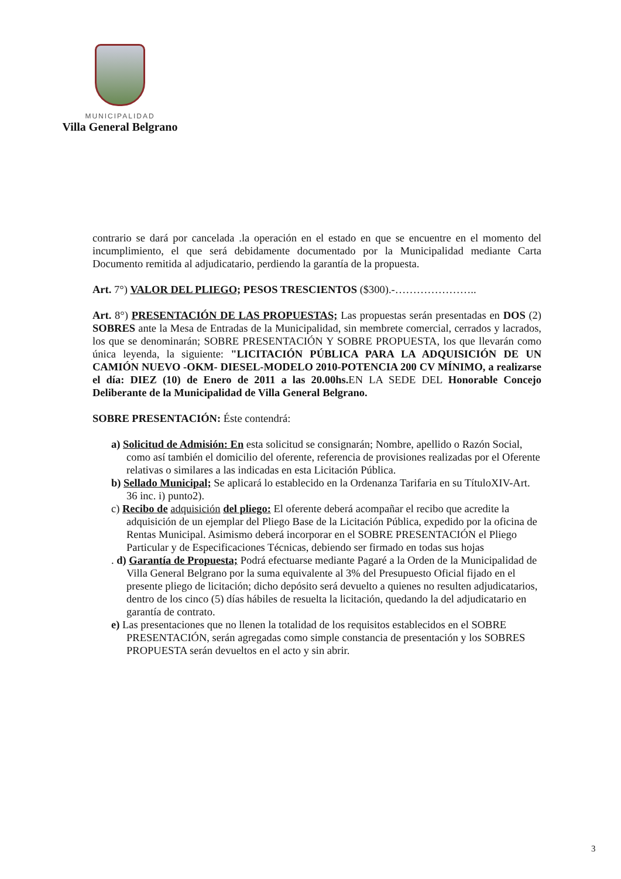MUNICIPALIDAD
Villa General Belgrano
contrario se dará por cancelada .la operación en el estado en que se encuentre en el momento del incumplimiento, el que será debidamente documentado por la Municipalidad mediante Carta Documento remitida al adjudicatario, perdiendo la garantía de la propuesta.
Art. 7°) VALOR DEL PLIEGO; PESOS TRESCIENTOS ($300).-…………………..
Art. 8°) PRESENTACIÓN DE LAS PROPUESTAS; Las propuestas serán presentadas en DOS (2) SOBRES ante la Mesa de Entradas de la Municipalidad, sin membrete comercial, cerrados y lacrados, los que se denominarán; SOBRE PRESENTACIÓN Y SOBRE PROPUESTA, los que llevarán como única leyenda, la siguiente: "LICITACIÓN PÚBLICA PARA LA ADQUISICIÓN DE UN CAMIÓN NUEVO -OKM- DIESEL-MODELO 2010-POTENCIA 200 CV MÍNIMO, a realizarse el día: DIEZ (10) de Enero de 2011 a las 20.00hs. EN LA SEDE DEL Honorable Concejo Deliberante de la Municipalidad de Villa General Belgrano.
SOBRE PRESENTACIÓN: Éste contendrá:
a) Solicitud de Admisión: En esta solicitud se consignarán; Nombre, apellido o Razón Social, como así también el domicilio del oferente, referencia de provisiones realizadas por el Oferente relativas o similares a las indicadas en esta Licitación Pública.
b) Sellado Municipal; Se aplicará lo establecido en la Ordenanza Tarifaria en su TítuloXIV-Art. 36 inc. i) punto2).
c) Recibo de adquisición del pliego: El oferente deberá acompañar el recibo que acredite la adquisición de un ejemplar del Pliego Base de la Licitación Pública, expedido por la oficina de Rentas Municipal. Asimismo deberá incorporar en el SOBRE PRESENTACIÓN el Pliego Particular y de Especificaciones Técnicas, debiendo ser firmado en todas sus hojas
. d) Garantía de Propuesta; Podrá efectuarse mediante Pagaré a la Orden de la Municipalidad de Villa General Belgrano por la suma equivalente al 3% del Presupuesto Oficial fijado en el presente pliego de licitación; dicho depósito será devuelto a quienes no resulten adjudicatarios, dentro de los cinco (5) días hábiles de resuelta la licitación, quedando la del adjudicatario en garantía de contrato.
e) Las presentaciones que no llenen la totalidad de los requisitos establecidos en el SOBRE PRESENTACIÓN, serán agregadas como simple constancia de presentación y los SOBRES PROPUESTA serán devueltos en el acto y sin abrir.
3